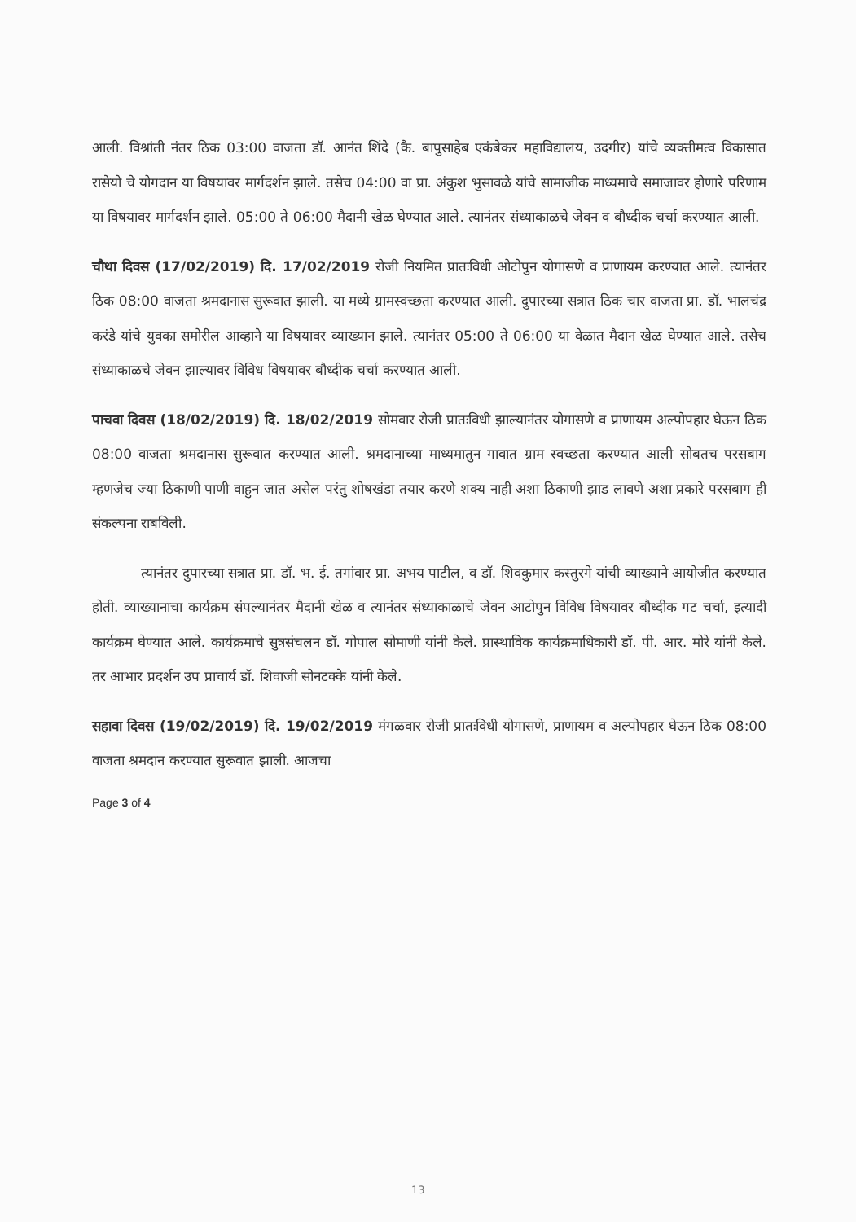आली. विश्रांती नंतर ठिक 03:00 वाजता डॉ. आनंत शिंदे (कै. बापुसाहेब एकंबेकर महाविद्यालय, उदगीर) यांचे व्यक्तीमत्व विकासात रासेयो चे योगदान या विषयावर मार्गदर्शन झाले. तसेच 04:00 वा प्रा. अंकुश भुसावळे यांचे सामाजीक माध्यमाचे समाजावर होणारे परिणाम या विषयावर मार्गदर्शन झाले. 05:00 ते 06:00 मैदानी खेळ घेण्यात आले. त्यानंतर संध्याकाळचे जेवन व बौध्दीक चर्चा करण्यात आली.
चौथा दिवस (17/02/2019) दि. 17/02/2019 रोजी नियमित प्रातःविधी ओटोपुन योगासणे व प्राणायम करण्यात आले. त्यानंतर ठिक 08:00 वाजता श्रमदानास सुरूवात झाली. या मध्ये ग्रामस्वच्छता करण्यात आली. दुपारच्या सत्रात ठिक चार वाजता प्रा. डॉ. भालचंद्र करंडे यांचे युवका समोरील आव्हाने या विषयावर व्याख्यान झाले. त्यानंतर 05:00 ते 06:00 या वेळात मैदान खेळ घेण्यात आले. तसेच संध्याकाळचे जेवन झाल्यावर विविध विषयावर बौध्दीक चर्चा करण्यात आली.
पाचवा दिवस (18/02/2019) दि. 18/02/2019 सोमवार रोजी प्रातःविधी झाल्यानंतर योगासणे व प्राणायम अल्पोपहार घेऊन ठिक 08:00 वाजता श्रमदानास सुरूवात करण्यात आली. श्रमदानाच्या माध्यमातुन गावात ग्राम स्वच्छता करण्यात आली सोबतच परसबाग म्हणजेच ज्या ठिकाणी पाणी वाहुन जात असेल परंतु शोषखंडा तयार करणे शक्य नाही अशा ठिकाणी झाड लावणे अशा प्रकारे परसबाग ही संकल्पना राबविली.
त्यानंतर दुपारच्या सत्रात प्रा. डॉ. भ. ई. तगांवार प्रा. अभय पाटील, व डॉ. शिवकुमार कस्तुरगे यांची व्याख्याने आयोजीत करण्यात होती. व्याख्यानाचा कार्यक्रम संपल्यानंतर मैदानी खेळ व त्यानंतर संध्याकाळाचे जेवन आटोपुन विविध विषयावर बौध्दीक गट चर्चा, इत्यादी कार्यक्रम घेण्यात आले. कार्यक्रमाचे सुत्रसंचलन डॉ. गोपाल सोमाणी यांनी केले. प्रास्थाविक कार्यक्रमाधिकारी डॉ. पी. आर. मोरे यांनी केले. तर आभार प्रदर्शन उप प्राचार्य डॉ. शिवाजी सोनटक्के यांनी केले.
सहावा दिवस (19/02/2019) दि. 19/02/2019 मंगळवार रोजी प्रातःविधी योगासणे, प्राणायम व अल्पोपहार घेऊन ठिक 08:00 वाजता श्रमदान करण्यात सुरूवात झाली. आजचा
Page 3 of 4
13